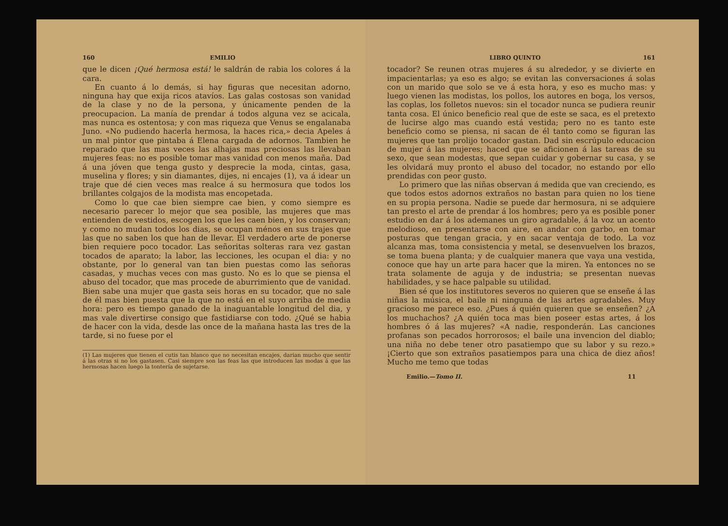160 EMILIO
que le dicen ¡Qué hermosa está! le saldrán de rabia los colores á la cara.
En cuanto á lo demás, si hay figuras que necesitan adorno, ninguna hay que exija ricos atavíos. Las galas costosas son vanidad de la clase y no de la persona, y únicamente penden de la preocupacion. La manía de prendar á todos alguna vez se acicala, mas nunca es ostentosa; y con mas riqueza que Venus se engalanaba Juno. «No pudiendo hacerla hermosa, la haces rica,» decia Apeles á un mal pintor que pintaba á Elena cargada de adornos. Tambien he reparado que las mas veces las alhajas mas preciosas las llevaban mujeres feas: no es posible tomar mas vanidad con menos maña. Dad á una jóven que tenga gusto y desprecie la moda, cintas, gasa, muselina y flores; y sin diamantes, dijes, ni encajes (1), va á idear un traje que dé cien veces mas realce á su hermosura que todos los brillantes colgajos de la modista mas encopetada.
Como lo que cae bien siempre cae bien, y como siempre es necesario parecer lo mejor que sea posible, las mujeres que mas entienden de vestidos, escogen los que les caen bien, y los conservan; y como no mudan todos los dias, se ocupan ménos en sus trajes que las que no saben los que han de llevar. El verdadero arte de ponerse bien requiere poco tocador. Las señoritas solteras rara vez gastan tocados de aparato; la labor, las lecciones, les ocupan el dia: y no obstante, por lo general van tan bien puestas como las señoras casadas, y muchas veces con mas gusto. No es lo que se piensa el abuso del tocador, que mas procede de aburrimiento que de vanidad. Bien sabe una mujer que gasta seis horas en su tocador, que no sale de él mas bien puesta que la que no está en el suyo arriba de media hora: pero es tiempo ganado de la inaguantable longitud del dia, y mas vale divertirse consigo que fastidiarse con todo. ¿Qué se habia de hacer con la vida, desde las once de la mañana hasta las tres de la tarde, si no fuese por el
(1) Las mujeres que tienen el cutis tan blanco que no necesitan encajes, darian mucho que sentir á las otras si no los gastasen. Casi siempre son las feas las que introducen las modas á que las hermosas hacen luego la tontería de sujetarse.
LIBRO QUINTO 161
tocador? Se reunen otras mujeres á su alrededor, y se divierte en impacientarlas; ya eso es algo; se evitan las conversaciones á solas con un marido que solo se ve á esta hora, y eso es mucho mas: y luego vienen las modistas, los pollos, los autores en boga, los versos, las coplas, los folletos nuevos: sin el tocador nunca se pudiera reunir tanta cosa. El único beneficio real que de este se saca, es el pretexto de lucirse algo mas cuando está vestida; pero no es tanto este beneficio como se piensa, ni sacan de él tanto como se figuran las mujeres que tan prolijo tocador gastan. Dad sin escrúpulo educacion de mujer á las mujeres; haced que se aficionen á las tareas de su sexo, que sean modestas, que sepan cuidar y gobernar su casa, y se les olvidará muy pronto el abuso del tocador, no estando por ello prendidas con peor gusto.
Lo primero que las niñas observan á medida que van creciendo, es que todos estos adornos extraños no bastan para quien no los tiene en su propia persona. Nadie se puede dar hermosura, ni se adquiere tan presto el arte de prendar á los hombres; pero ya es posible poner estudio en dar á los ademanes un giro agradable, á la voz un acento melodioso, en presentarse con aire, en andar con garbo, en tomar posturas que tengan gracia, y en sacar ventaja de todo. La voz alcanza mas, toma consistencia y metal, se desenvuelven los brazos, se toma buena planta; y de cualquier manera que vaya una vestida, conoce que hay un arte para hacer que la miren. Ya entonces no se trata solamente de aguja y de industria; se presentan nuevas habilidades, y se hace palpable su utilidad.
Bien sé que los institutores severos no quieren que se enseñe á las niñas la música, el baile ni ninguna de las artes agradables. Muy gracioso me parece eso. ¿Pues á quién quieren que se enseñen? ¿A los muchachos? ¿A quién toca mas bien poseer estas artes, á los hombres ó á las mujeres? «A nadie, responderán. Las canciones profanas son pecados horrorosos; el baile una invencion del diablo; una niña no debe tener otro pasatiempo que su labor y su rezo.» ¡Cierto que son extraños pasatiempos para una chica de diez años! Mucho me temo que todas
Emilio.—Tomo II. 11